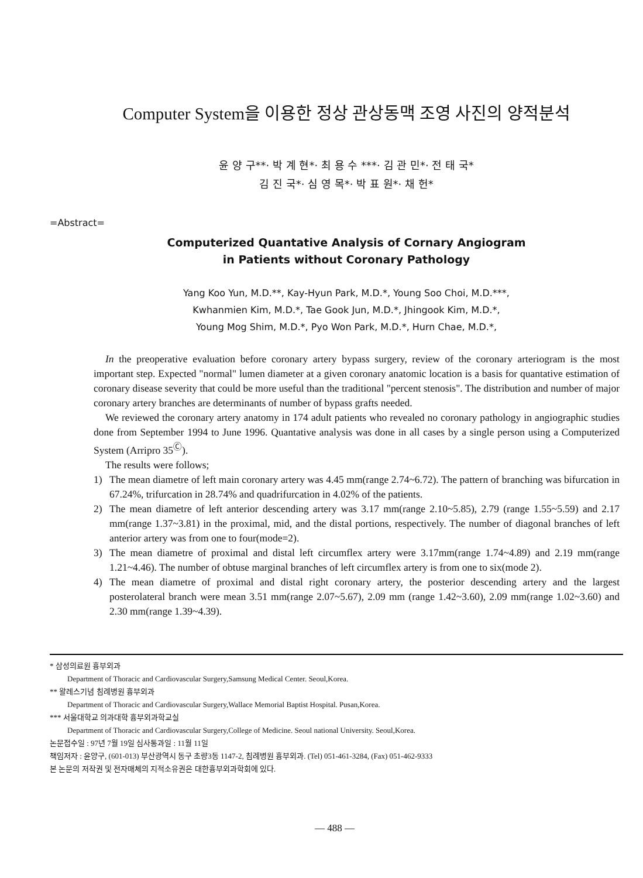Computer System을 이용한 정상 관상동맥 조영 사진의 양적분석
윤 양 구**· 박 계 현*· 최 용 수 ***· 김 관 민*· 전 태 국*
김 진 국*· 심 영 목*· 박 표 원*· 채 헌*
=Abstract=
Computerized Quantative Analysis of Cornary Angiogram
in Patients without Coronary Pathology
Yang Koo Yun, M.D.**, Kay-Hyun Park, M.D.*, Young Soo Choi, M.D.***,
Kwhanmien Kim, M.D.*, Tae Gook Jun, M.D.*, Jhingook Kim, M.D.*,
Young Mog Shim, M.D.*, Pyo Won Park, M.D.*, Hurn Chae, M.D.*,
In the preoperative evaluation before coronary artery bypass surgery, review of the coronary arteriogram is the most important step. Expected "normal" lumen diameter at a given coronary anatomic location is a basis for quantative estimation of coronary disease severity that could be more useful than the traditional "percent stenosis". The distribution and number of major coronary artery branches are determinants of number of bypass grafts needed.
We reviewed the coronary artery anatomy in 174 adult patients who revealed no coronary pathology in angiographic studies done from September 1994 to June 1996. Quantative analysis was done in all cases by a single person using a Computerized System (Arripro 35<sup>Ⓒ</sup>).
The results were follows;
1) The mean diametre of left main coronary artery was 4.45 mm(range 2.74~6.72). The pattern of branching was bifurcation in 67.24%, trifurcation in 28.74% and quadrifurcation in 4.02% of the patients.
2) The mean diametre of left anterior descending artery was 3.17 mm(range 2.10~5.85), 2.79 (range 1.55~5.59) and 2.17 mm(range 1.37~3.81) in the proximal, mid, and the distal portions, respectively. The number of diagonal branches of left anterior artery was from one to four(mode=2).
3) The mean diametre of proximal and distal left circumflex artery were 3.17mm(range 1.74~4.89) and 2.19 mm(range 1.21~4.46). The number of obtuse marginal branches of left circumflex artery is from one to six(mode 2).
4) The mean diametre of proximal and distal right coronary artery, the posterior descending artery and the largest posterolateral branch were mean 3.51 mm(range 2.07~5.67), 2.09 mm (range 1.42~3.60), 2.09 mm(range 1.02~3.60) and 2.30 mm(range 1.39~4.39).
* 삼성의료원 흉부외과
Department of Thoracic and Cardiovascular Surgery,Samsung Medical Center. Seoul,Korea.
** 왈레스기념 침례병원 흉부외과
Department of Thoracic and Cardiovascular Surgery,Wallace Memorial Baptist Hospital. Pusan,Korea.
*** 서울대학교 의과대학 흉부외과학교실
Department of Thoracic and Cardiovascular Surgery,College of Medicine. Seoul national University. Seoul,Korea.
논문접수일 : 97년 7월 19일 심사통과일 : 11월 11일
책임저자 : 윤양구, (601-013) 부산광역시 동구 초량3동 1147-2, 침례병원 흉부외과. (Tel) 051-461-3284, (Fax) 051-462-9333
본 논문의 저작권 및 전자매체의 지적소유권은 대한흉부외과학회에 있다.
— 488 —